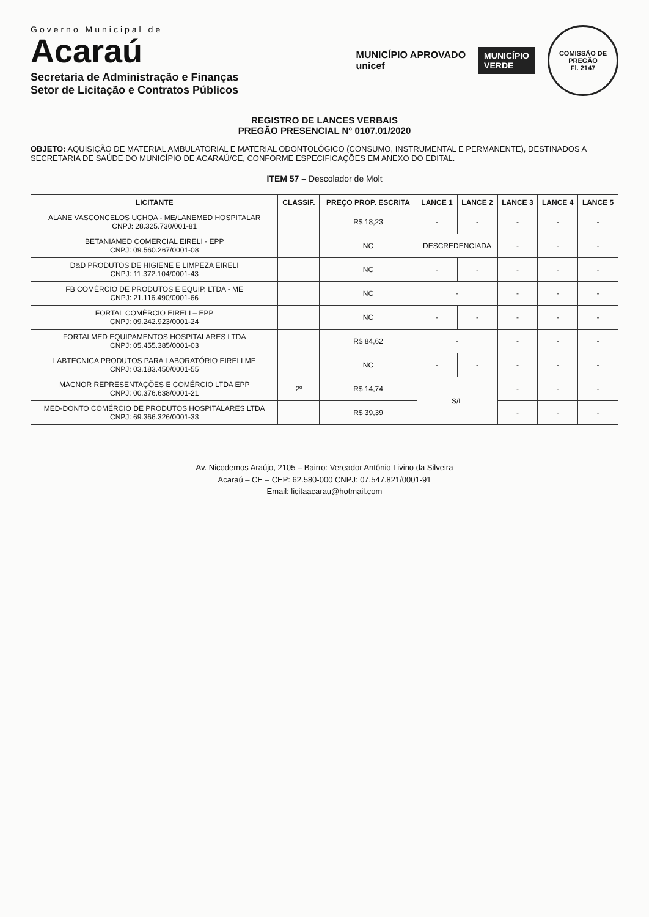Governo Municipal de
Acaraú
Secretaria de Administração e Finanças
Setor de Licitação e Contratos Públicos
MUNICÍPIO APROVADO
unicef
MUNICÍPIO
VERDE
COMISSÃO DE PREGÃO
Fl. 2147
REGISTRO DE LANCES VERBAIS
PREGÃO PRESENCIAL N° 0107.01/2020
OBJETO: AQUISIÇÃO DE MATERIAL AMBULATORIAL E MATERIAL ODONTOLÓGICO (CONSUMO, INSTRUMENTAL E PERMANENTE), DESTINADOS A SECRETARIA DE SAÚDE DO MUNICÍPIO DE ACARAÚ/CE, CONFORME ESPECIFICAÇÕES EM ANEXO DO EDITAL.
ITEM 57 – Descolador de Molt
| LICITANTE | CLASSIF. | PREÇO PROP. ESCRITA | LANCE 1 | LANCE 2 | LANCE 3 | LANCE 4 | LANCE 5 |
| --- | --- | --- | --- | --- | --- | --- | --- |
| ALANE VASCONCELOS UCHOA - ME/LANEMED HOSPITALAR CNPJ: 28.325.730/001-81 | | R$ 18,23 | - | - | - | - | - |
| BETANIAMED COMERCIAL EIRELI - EPP CNPJ: 09.560.267/0001-08 | | NC | DESCREDENCIADA | | - | - | - |
| D&D PRODUTOS DE HIGIENE E LIMPEZA EIRELI CNPJ: 11.372.104/0001-43 | | NC | - | - | - | - | - |
| FB COMÉRCIO DE PRODUTOS E EQUIP. LTDA - ME CNPJ: 21.116.490/0001-66 | | NC | - | | - | - | - |
| FORTAL COMÉRCIO EIRELI – EPP CNPJ: 09.242.923/0001-24 | | NC | - | - | - | - | - |
| FORTALMED EQUIPAMENTOS HOSPITALARES LTDA CNPJ: 05.455.385/0001-03 | | R$ 84,62 | - | | - | - | - |
| LABTECNICA PRODUTOS PARA LABORATÓRIO EIRELI ME CNPJ: 03.183.450/0001-55 | | NC | - | - | - | - | - |
| MACNOR REPRESENTAÇÕES E COMÉRCIO LTDA EPP CNPJ: 00.376.638/0001-21 | 2º | R$ 14,74 | S/L | | - | - | - |
| MED-DONTO COMÉRCIO DE PRODUTOS HOSPITALARES LTDA CNPJ: 69.366.326/0001-33 | | R$ 39,39 | | | - | - | - |
Av. Nicodemos Araújo, 2105 – Bairro: Vereador Antônio Livino da Silveira
Acaraú – CE – CEP: 62.580-000 CNPJ: 07.547.821/0001-91
Email: licitaacarau@hotmail.com